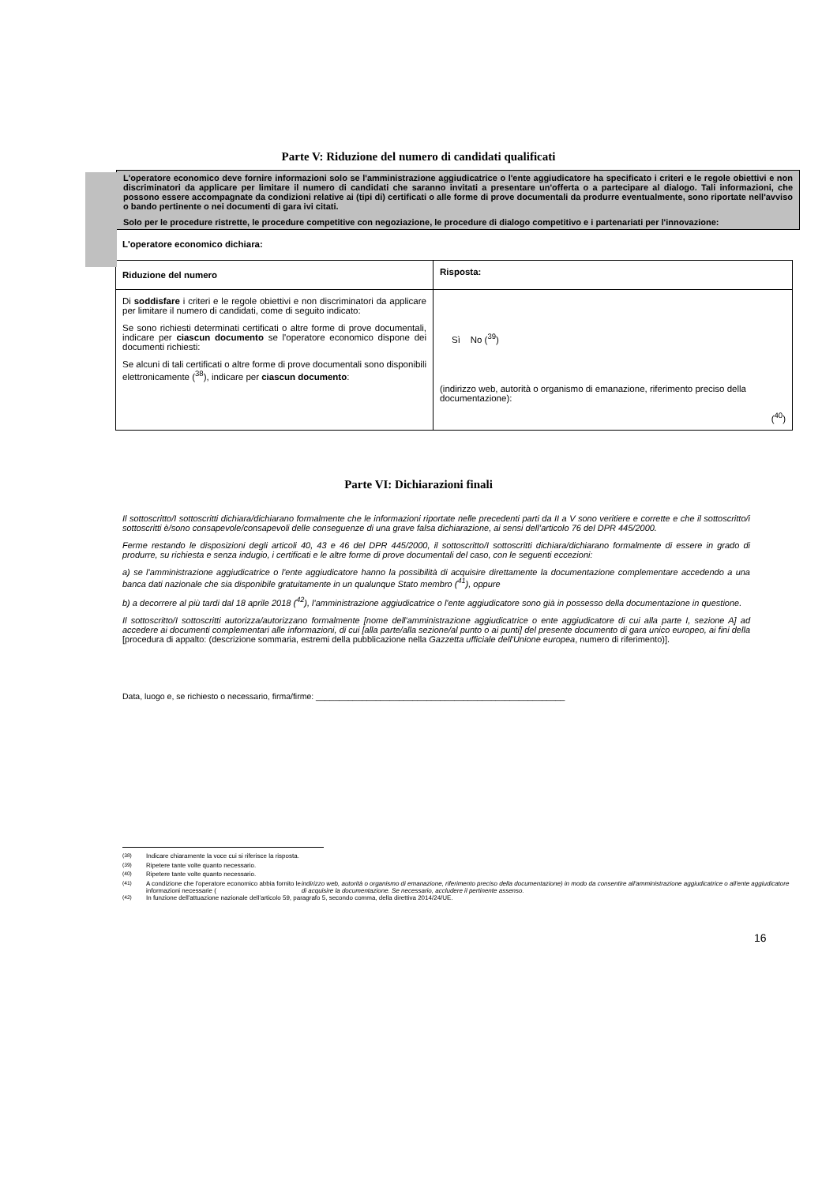Parte V: Riduzione del numero di candidati qualificati
L'operatore economico deve fornire informazioni solo se l'amministrazione aggiudicatrice o l'ente aggiudicatore ha specificato i criteri e le regole obiettivi e non discriminatori da applicare per limitare il numero di candidati che saranno invitati a presentare un'offerta o a partecipare al dialogo. Tali informazioni, che possono essere accompagnate da condizioni relative ai (tipi di) certificati o alle forme di prove documentali da produrre eventualmente, sono riportate nell'avviso o bando pertinente o nei documenti di gara ivi citati.
Solo per le procedure ristrette, le procedure competitive con negoziazione, le procedure di dialogo competitivo e i partenariati per l'innovazione:
L'operatore economico dichiara:
| Riduzione del numero | Risposta: |
| --- | --- |
| Di soddisfare i criteri e le regole obiettivi e non discriminatori da applicare per limitare il numero di candidati, come di seguito indicato: Se sono richiesti determinati certificati o altre forme di prove documentali, indicare per ciascun documento se l'operatore economico dispone dei documenti richiesti: Se alcuni di tali certificati o altre forme di prove documentali sono disponibili elettronicamente (<sup>38</sup>), indicare per ciascun documento : | Sì No (<sup>39</sup>) (indirizzo web, autorità o organismo di emanazione, riferimento preciso della documentazione): (<sup>40</sup>) |
Parte VI: Dichiarazioni finali
Il sottoscritto/I sottoscritti dichiara/dichiarano formalmente che le informazioni riportate nelle precedenti parti da II a V sono veritiere e corrette e che il sottoscritto/i sottoscritti è/sono consapevole/consapevoli delle conseguenze di una grave falsa dichiarazione, ai sensi dell’articolo 76 del DPR 445/2000.
Ferme restando le disposizioni degli articoli 40, 43 e 46 del DPR 445/2000, il sottoscritto/I sottoscritti dichiara/dichiarano formalmente di essere in grado di produrre, su richiesta e senza indugio, i certificati e le altre forme di prove documentali del caso, con le seguenti eccezioni:
a) se l'amministrazione aggiudicatrice o l'ente aggiudicatore hanno la possibilità di acquisire direttamente la documentazione complementare accedendo a una banca dati nazionale che sia disponibile gratuitamente in un qualunque Stato membro (<sup>41</sup>), oppure
b) a decorrere al più tardi dal 18 aprile 2018 (<sup>42</sup>), l'amministrazione aggiudicatrice o l'ente aggiudicatore sono già in possesso della documentazione in questione.
Il sottoscritto/I sottoscritti autorizza/autorizzano formalmente [nome dell'amministrazione aggiudicatrice o ente aggiudicatore di cui alla parte I, sezione A] ad accedere ai documenti complementari alle informazioni, di cui [alla parte/alla sezione/al punto o ai punti] del presente documento di gara unico europeo, ai fini della [procedura di appalto: (descrizione sommaria, estremi della pubblicazione nella Gazzetta ufficiale dell'Unione europea, numero di riferimento)].
Data, luogo e, se richiesto o necessario, firma/firme: ______________________________________________________
<sup>(38)</sup> Indicare chiaramente la voce cui si riferisce la risposta.
<sup>(39)</sup> Ripetere tante volte quanto necessario.
<sup>(40)</sup> Ripetere tante volte quanto necessario.
<sup>(41)</sup> A condizione che l'operatore economico abbia fornito le informazioni necessarie (indirizzo web, autorità o organismo di emanazione, riferimento preciso della documentazione) in modo da consentire all'amministrazione aggiudicatrice o all'ente aggiudicatore di acquisire la documentazione. Se necessario, accludere il pertinente assenso.
<sup>(42)</sup> In funzione dell'attuazione nazionale dell'articolo 59, paragrafo 5, secondo comma, della direttiva 2014/24/UE.
16